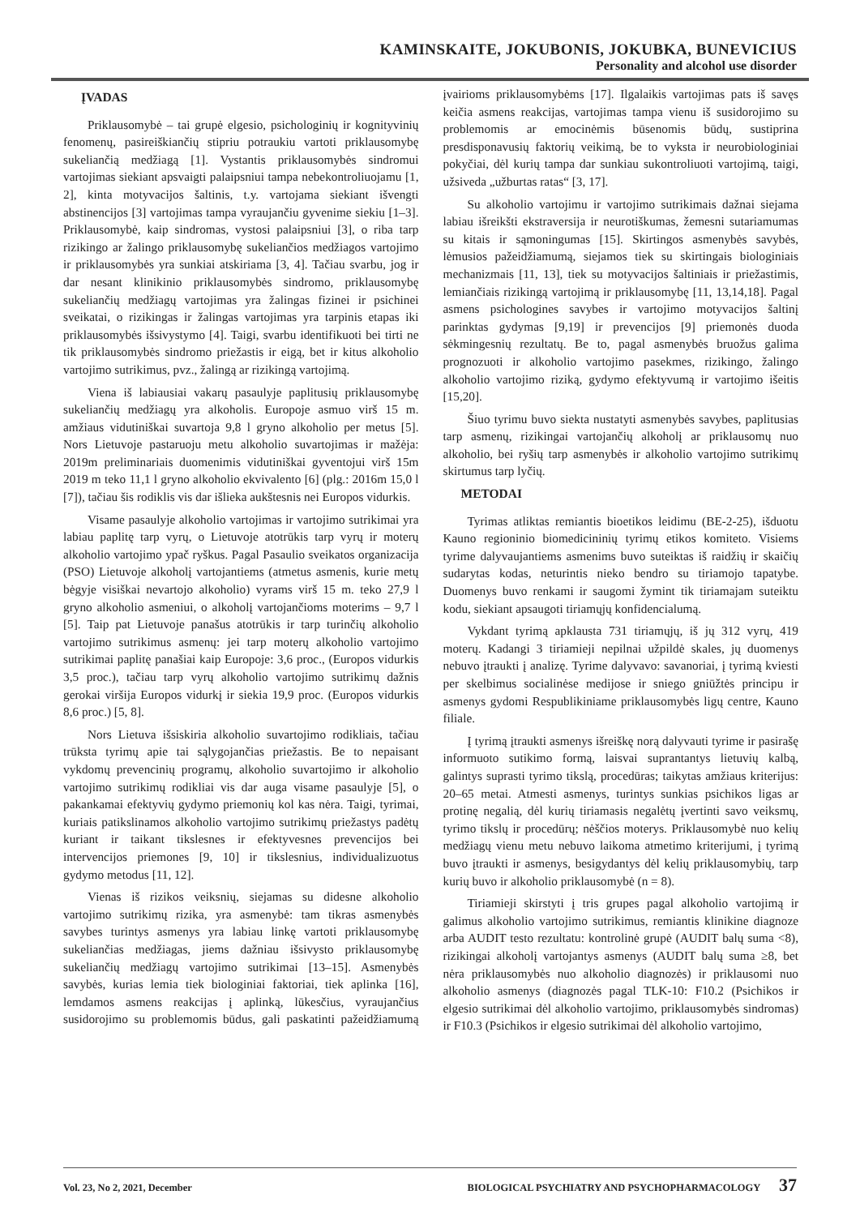KAMINSKAITE, JOKUBONIS, JOKUBKA, BUNEVICIUS
Personality and alcohol use disorder
ĮVADAS
Priklausomybė – tai grupė elgesio, psichologinių ir kognityvinių fenomenų, pasireiškiančių stipriu potraukiu vartoti priklausomybę sukeliančią medžiagą [1]. Vystantis priklausomybės sindromui vartojimas siekiant apsvaigti palaipsniui tampa nebekontroliuojamu [1, 2], kinta motyvacijos šaltinis, t.y. vartojama siekiant išvengti abstinencijos [3] vartojimas tampa vyraujančiu gyvenime siekiu [1–3]. Priklausomybė, kaip sindromas, vystosi palaipsniui [3], o riba tarp rizikingo ar žalingo priklausomybę sukeliančios medžiagos vartojimo ir priklausomybės yra sunkiai atskiriama [3, 4]. Tačiau svarbu, jog ir dar nesant klinikinio priklausomybės sindromo, priklausomybę sukeliančių medžiagų vartojimas yra žalingas fizinei ir psichinei sveikatai, o rizikingas ir žalingas vartojimas yra tarpinis etapas iki priklausomybės išsivystymo [4]. Taigi, svarbu identifikuoti bei tirti ne tik priklausomybės sindromo priežastis ir eigą, bet ir kitus alkoholio vartojimo sutrikimus, pvz., žalingą ar rizikingą vartojimą.
Viena iš labiausiai vakarų pasaulyje paplitusių priklausomybę sukeliančių medžiagų yra alkoholis. Europoje asmuo virš 15 m. amžiaus vidutiniškai suvartoja 9,8 l gryno alkoholio per metus [5]. Nors Lietuvoje pastaruoju metu alkoholio suvartojimas ir mažėja: 2019m preliminariais duomenimis vidutiniškai gyventojui virš 15m 2019 m teko 11,1 l gryno alkoholio ekvivalento [6] (plg.: 2016m 15,0 l [7]), tačiau šis rodiklis vis dar išlieka aukštesnis nei Europos vidurkis.
Visame pasaulyje alkoholio vartojimas ir vartojimo sutrikimai yra labiau paplitę tarp vyrų, o Lietuvoje atotrūkis tarp vyrų ir moterų alkoholio vartojimo ypač ryškus. Pagal Pasaulio sveikatos organizacija (PSO) Lietuvoje alkoholį vartojantiems (atmetus asmenis, kurie metų bėgyje visiškai nevartojo alkoholio) vyrams virš 15 m. teko 27,9 l gryno alkoholio asmeniui, o alkoholį vartojančioms moterims – 9,7 l [5]. Taip pat Lietuvoje panašus atotrūkis ir tarp turinčių alkoholio vartojimo sutrikimus asmenų: jei tarp moterų alkoholio vartojimo sutrikimai paplitę panašiai kaip Europoje: 3,6 proc., (Europos vidurkis 3,5 proc.), tačiau tarp vyrų alkoholio vartojimo sutrikimų dažnis gerokai viršija Europos vidurkį ir siekia 19,9 proc. (Europos vidurkis 8,6 proc.) [5, 8].
Nors Lietuva išsiskiria alkoholio suvartojimo rodikliais, tačiau trūksta tyrimų apie tai sąlygojančias priežastis. Be to nepaisant vykdomų prevencinių programų, alkoholio suvartojimo ir alkoholio vartojimo sutrikimų rodikliai vis dar auga visame pasaulyje [5], o pakankamai efektyvių gydymo priemonių kol kas nėra. Taigi, tyrimai, kuriais patikslinamos alkoholio vartojimo sutrikimų priežastys padėtų kuriant ir taikant tikslesnes ir efektyvesnes prevencijos bei intervencijos priemones [9, 10] ir tikslesnius, individualizuotus gydymo metodus [11, 12].
Vienas iš rizikos veiksnių, siejamas su didesne alkoholio vartojimo sutrikimų rizika, yra asmenybė: tam tikras asmenybės savybes turintys asmenys yra labiau linkę vartoti priklausomybę sukeliančias medžiagas, jiems dažniau išsivysto priklausomybę sukeliančių medžiagų vartojimo sutrikimai [13–15]. Asmenybės savybės, kurias lemia tiek biologiniai faktoriai, tiek aplinka [16], lemdamos asmens reakcijas į aplinką, lūkesčius, vyraujančius susidorojimo su problemomis būdus, gali paskatinti pažeidžiamumą įvairioms priklausomybėms [17]. Ilgalaikis vartojimas pats iš savęs keičia asmens reakcijas, vartojimas tampa vienu iš susidorojimo su problemomis ar emocinėmis būsenomis būdų, sustiprina presdisponavusių faktorių veikimą, be to vyksta ir neurobiologiniai pokyčiai, dėl kurių tampa dar sunkiau sukontroliuoti vartojimą, taigi, užsiveda „užburtas ratas“ [3, 17].
Su alkoholio vartojimu ir vartojimo sutrikimais dažnai siejama labiau išreikšti ekstraversija ir neurotiškumas, žemesni sutariamumas su kitais ir sąmoningumas [15]. Skirtingos asmenybės savybės, lėmusios pažeidžiamumą, siejamos tiek su skirtingais biologiniais mechanizmais [11, 13], tiek su motyvacijos šaltiniais ir priežastimis, lemiančiais rizikingą vartojimą ir priklausomybę [11, 13,14,18]. Pagal asmens psichologines savybes ir vartojimo motyvacijos šaltinį parinktas gydymas [9,19] ir prevencijos [9] priemonės duoda sėkmingesnių rezultatų. Be to, pagal asmenybės bruožus galima prognozuoti ir alkoholio vartojimo pasekmes, rizikingo, žalingo alkoholio vartojimo riziką, gydymo efektyvumą ir vartojimo išeitis [15,20].
Šiuo tyrimu buvo siekta nustatyti asmenybės savybes, paplitusias tarp asmenų, rizikingai vartojančių alkoholį ar priklausomų nuo alkoholio, bei ryšių tarp asmenybės ir alkoholio vartojimo sutrikimų skirtumus tarp lyčių.
METODAI
Tyrimas atliktas remiantis bioetikos leidimu (BE-2-25), išduotu Kauno regioninio biomedicininių tyrimų etikos komiteto. Visiems tyrime dalyvaujantiems asmenims buvo suteiktas iš raidžių ir skaičių sudarytas kodas, neturintis nieko bendro su tiriamojo tapatybe. Duomenys buvo renkami ir saugomi žymint tik tiriamajam suteiktu kodu, siekiant apsaugoti tiriamųjų konfidencialumą.
Vykdant tyrimą apklausta 731 tiriamųjų, iš jų 312 vyrų, 419 moterų. Kadangi 3 tiriamieji nepilnai užpildė skales, jų duomenys nebuvo įtraukti į analizę. Tyrime dalyvavo: savanoriai, į tyrimą kviesti per skelbimus socialinėse medijose ir sniego gniūžtės principu ir asmenys gydomi Respublikiniame priklausomybės ligų centre, Kauno filiale.
Į tyrimą įtraukti asmenys išreiškę norą dalyvauti tyrime ir pasirašę informuoto sutikimo formą, laisvai suprantantys lietuvių kalbą, galintys suprasti tyrimo tikslą, procedūras; taikytas amžiaus kriterijus: 20–65 metai. Atmesti asmenys, turintys sunkias psichikos ligas ar protinę negalią, dėl kurių tiriamasis negalėtų įvertinti savo veiksmų, tyrimo tikslų ir procedūrų; nėščios moterys. Priklausomybė nuo kelių medžiagų vienu metu nebuvo laikoma atmetimo kriterijumi, į tyrimą buvo įtraukti ir asmenys, besigydantys dėl kelių priklausomybių, tarp kurių buvo ir alkoholio priklausomybė (n = 8).
Tiriamieji skirstyti į tris grupes pagal alkoholio vartojimą ir galimus alkoholio vartojimo sutrikimus, remiantis klinikine diagnoze arba AUDIT testo rezultatu: kontrolinė grupė (AUDIT balų suma <8), rizikingai alkoholį vartojantys asmenys (AUDIT balų suma ≥8, bet nėra priklausomybės nuo alkoholio diagnozės) ir priklausomi nuo alkoholio asmenys (diagnozės pagal TLK-10: F10.2 (Psichikos ir elgesio sutrikimai dėl alkoholio vartojimo, priklausomybės sindromas) ir F10.3 (Psichikos ir elgesio sutrikimai dėl alkoholio vartojimo,
Vol. 23, No 2, 2021, December BIOLOGICAL PSYCHIATRY AND PSYCHOPHARMACOLOGY 37